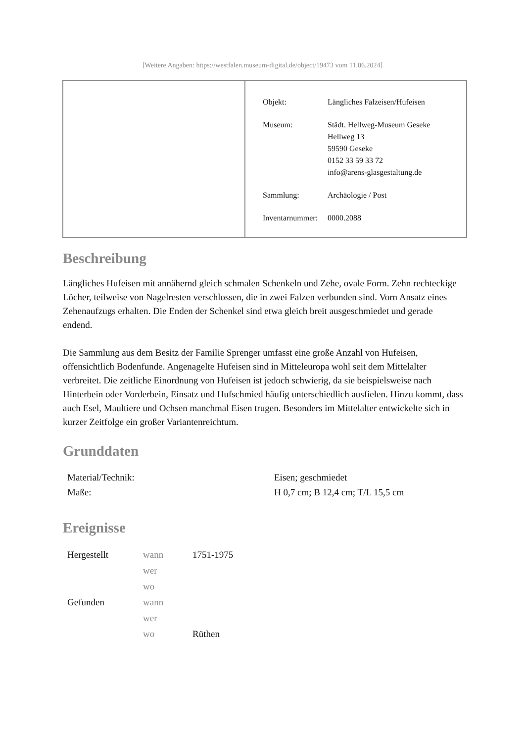[Weitere Angaben: https://westfalen.museum-digital.de/object/19473 vom 11.06.2024]
| Objekt: | Längliches Falzeisen/Hufeisen |
| Museum: | Städt. Hellweg-Museum Geseke Hellweg 13 59590 Geseke 0152 33 59 33 72 info@arens-glasgestaltung.de |
| Sammlung: | Archäologie / Post |
| Inventarnummer: | 0000.2088 |
Beschreibung
Längliches Hufeisen mit annähernd gleich schmalen Schenkeln und Zehe, ovale Form. Zehn rechteckige Löcher, teilweise von Nagelresten verschlossen, die in zwei Falzen verbunden sind. Vorn Ansatz eines Zehenaufzugs erhalten. Die Enden der Schenkel sind etwa gleich breit ausgeschmiedet und gerade endend.
Die Sammlung aus dem Besitz der Familie Sprenger umfasst eine große Anzahl von Hufeisen, offensichtlich Bodenfunde. Angenagelte Hufeisen sind in Mitteleuropa wohl seit dem Mittelalter verbreitet. Die zeitliche Einordnung von Hufeisen ist jedoch schwierig, da sie beispielsweise nach Hinterbein oder Vorderbein, Einsatz und Hufschmied häufig unterschiedlich ausfielen. Hinzu kommt, dass auch Esel, Maultiere und Ochsen manchmal Eisen trugen. Besonders im Mittelalter entwickelte sich in kurzer Zeitfolge ein großer Variantenreichtum.
Grunddaten
| Material/Technik: | Eisen; geschmiedet |
| Maße: | H 0,7 cm; B 12,4 cm; T/L 15,5 cm |
Ereignisse
| Hergestellt | wann | 1751-1975 |
| | wer | |
| | wo | |
| Gefunden | wann | |
| | wer | |
| | wo | Rüthen |